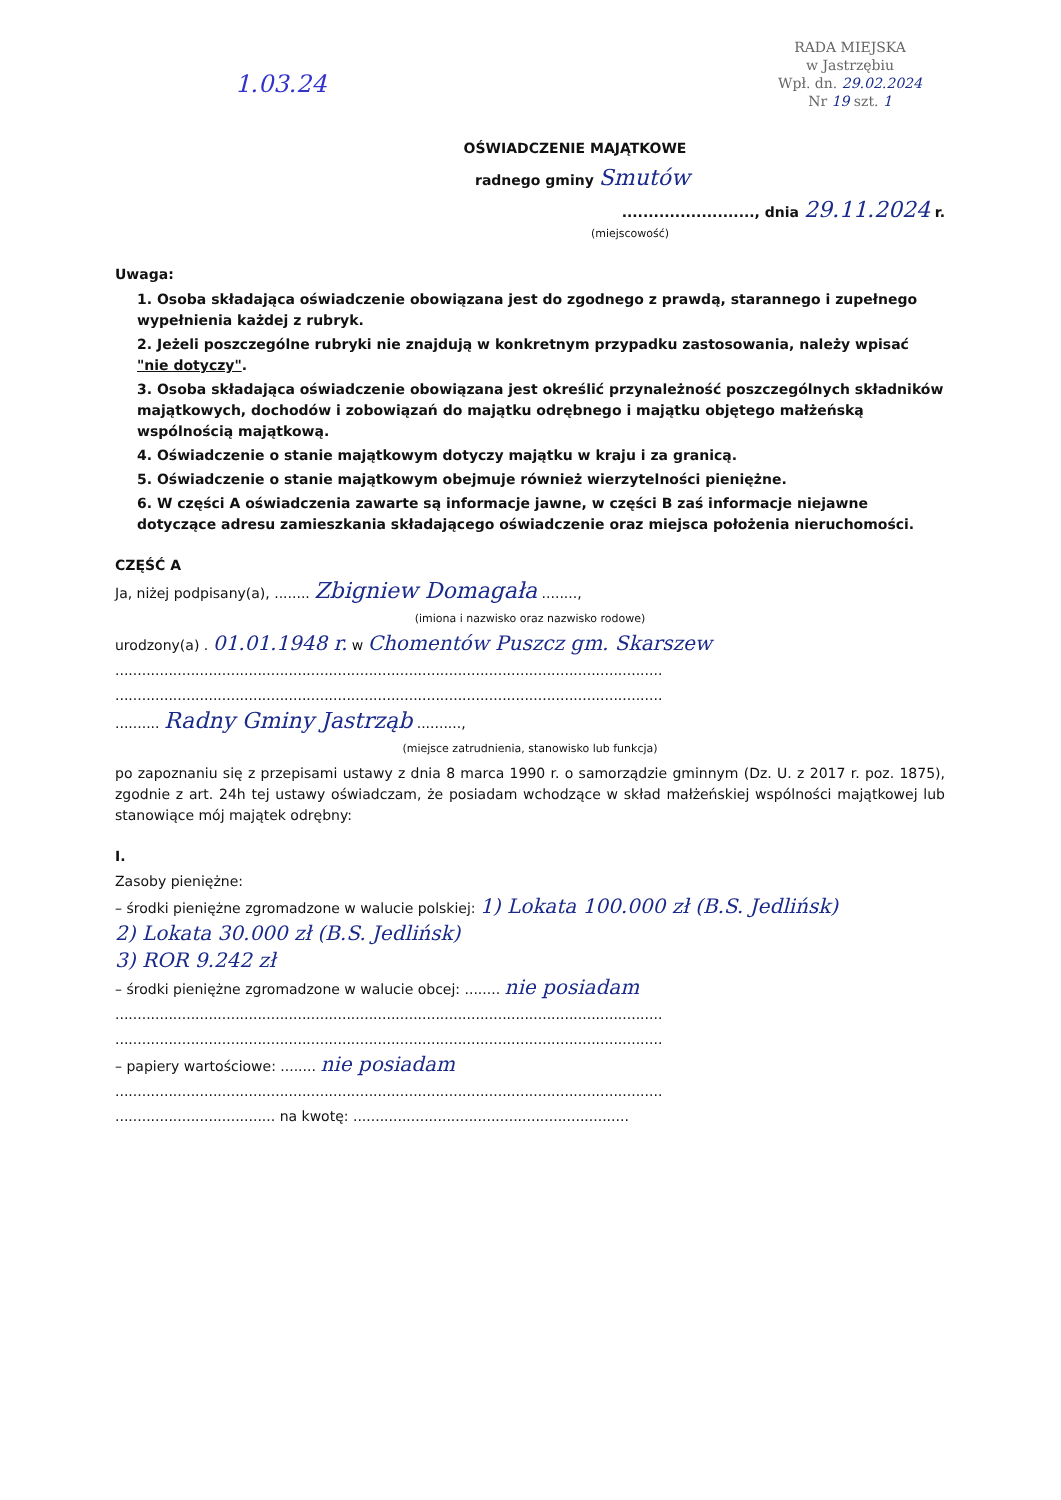1.03.24
RADA MIEJSKA
w Jastrzębiu
Wpł. dn. 29.02.2024
Nr 19 szt. 1
OŚWIADCZENIE MAJĄTKOWE
radnego gminy Smutów
........................., dnia 29.11.2024 r.
(miejscowość)
Uwaga:
1. Osoba składająca oświadczenie obowiązana jest do zgodnego z prawdą, starannego i zupełnego wypełnienia każdej z rubryk.
2. Jeżeli poszczególne rubryki nie znajdują w konkretnym przypadku zastosowania, należy wpisać "nie dotyczy".
3. Osoba składająca oświadczenie obowiązana jest określić przynależność poszczególnych składników majątkowych, dochodów i zobowiązań do majątku odrębnego i majątku objętego małżeńską wspólnością majątkową.
4. Oświadczenie o stanie majątkowym dotyczy majątku w kraju i za granicą.
5. Oświadczenie o stanie majątkowym obejmuje również wierzytelności pieniężne.
6. W części A oświadczenia zawarte są informacje jawne, w części B zaś informacje niejawne dotyczące adresu zamieszkania składającego oświadczenie oraz miejsca położenia nieruchomości.
CZĘŚĆ A
Ja, niżej podpisany(a), ........ Zbigniew Domagała ........,
(imiona i nazwisko oraz nazwisko rodowe)
urodzony(a) . 01.01.1948 r. w Chomentów Puszcz gm. Skarszew
...........................................................................................................................
...........................................................................................................................
.......... Radny Gminy Jastrząb ..........,
(miejsce zatrudnienia, stanowisko lub funkcja)
po zapoznaniu się z przepisami ustawy z dnia 8 marca 1990 r. o samorządzie gminnym (Dz. U. z 2017 r. poz. 1875), zgodnie z art. 24h tej ustawy oświadczam, że posiadam wchodzące w skład małżeńskiej wspólności majątkowej lub stanowiące mój majątek odrębny:
I.
Zasoby pieniężne:
– środki pieniężne zgromadzone w walucie polskiej: 1) Lokata 100.000 zł (B.S. Jedlińsk)
2) Lokata 30.000 zł (B.S. Jedlińsk)
3) ROR 9.242 zł
– środki pieniężne zgromadzone w walucie obcej: ........ nie posiadam
...........................................................................................................................
...........................................................................................................................
– papiery wartościowe: ........ nie posiadam
...........................................................................................................................
.................................... na kwotę: ..............................................................